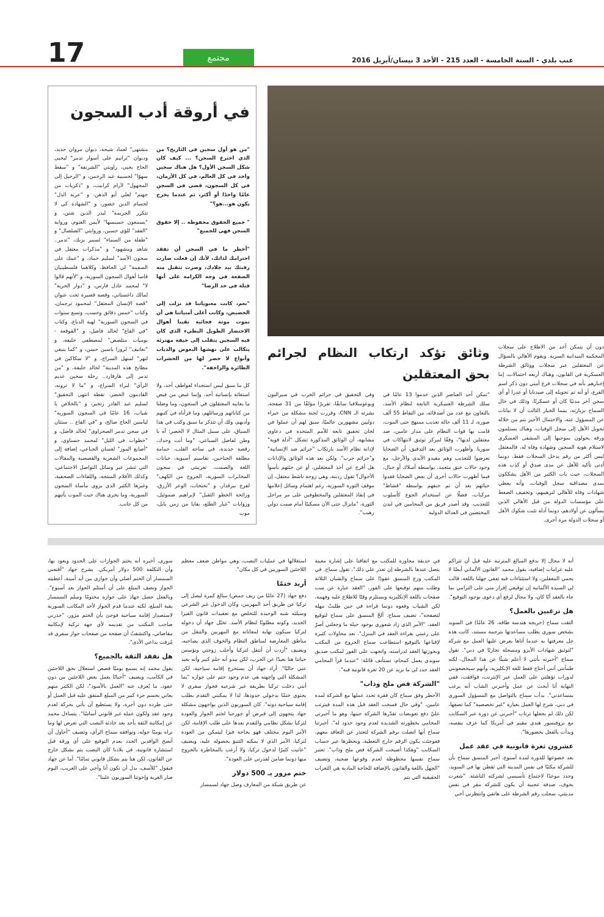17 مجتمع عنب بلدي - السنة الخامسة - العدد 215 - الأحد 3 نيسان/أبريل 2016
دون أن يتمكن أحد من الاطلاع على سجلات المحكمة الميدانية السرية. ويقوم الأهالي بالسؤال عن المعتقلين عبر سجلات ووثائق الشرطة العسكرية في القابون، وهناك أربعة احتمالات، إما إخبارهم بأنه في سجلات فرع أمني دون ذكر اسم الفرع، أو أنه تم تحويله إلى صيدنايا أو عدرا أو أي سجن آخر مدنيًا كان أو عسكريًا، وذلك في حال السماح بزيارته، بينما الخيار الثالث أن لا بيانات عن المسؤول عنه، والاحتمال الأخير يتم من خلاله تحويل الأهل إلى سجل الوفيات، وهناك يستلمون ورقة يحولون بموجبها إلى المشفى العسكري لاستلام هوية السجين وشهادة وفاة له، فالمعتقل ليس أكثر من رقم يدخل السجلات فقط، دونما أدنى تأكيد للأهل عن مدى صدق أو كذب هذه السجلات، حيث بات الكثير من الأهل يشككون بمدى مصداقية سجل الوفيات، وأنه يعطي شهادات وفاة للأهالي لترهيبهم، وتخفيف الضغط على مؤسسات الدولة من قبل الأهالي الذين يسألون عن أولادهم، دونما أدلة تثبت شكوك الأهل أو سجلات الدولة مرة أخرى.
وثائق تؤكد ارتكاب النظام لجرائم بحق المعتقلين
"تمكن أحد العناصر الذين خدموا 13 عامًا في سلك الشرطة العسكرية التابعة لنظام الأسد، بالتعاون مع عدد من أصدقائه، من التقاط 55 ألف صورة، لـ 11 ألف حالة تعذيب ممنهج حتى الموت، قامت بها قوات النظام على مدار عامين، ضد معتقلين لديها"، وفقًا لمركز توثيق لانتهاكات في سوريا. وأظهرت الوثائق بعد التدقيق، أن الضحايا تعرضوا للتعذيب وهم مقيدو الأيدي والأرجل، مع وجود حالات خنق متعمد، بواسطة أسلاك أو حبال، فيما أظهرت حالات أخرى أن بعض الضحايا فقدوا حياتهم بعد أن تم خنقهم بواسطة "قشاط" مركبات، فضلًا عن استخدام الجوع كأسلوب للتعذيب. وقد أصدر فريق من المحامين في لندن المختصين في العدالة الدولية
وفي التحقيق في جرائم الحرب في سيراليون ويوغوسلافيا سابقًا، تقريرًا مؤلفًا من 31 صفحة، نشرته الـ CNN، وقررت لجنة مشكلة من خبراء دوليين مشهورين عالميًا، سبق لهم أن عملوا في لجان تحقيق تابعة للأمم المتحدة في دعاوى مشابهة، أن الوثائق المذكورة تشكل "أدلة قوية" لإدانة نظام الأسد بارتكاب "جرائم ضد الإنسانية" و"جرائم حرب". ولكن بعد هذه الوثائق والإدانات هل أفرج عن أحد المعتقلين، أو عن جثثهم بأسوأ الأحوال؟ تقول ردينة، وهي زوجة ناشط معتقل، إن موقف الثورة السورية، رغم اهتمام وسائل إعلامها في إنقاذ المعتقلين والمخطوفين على مر مراحل الثورة، "مايزال حتى الآن مسكينًا أمام صمت دولي رهيب".
في أروقة أدب السجون
"من هو أول سجين في التاريخ؟ من الذي اخترع السجن؟ ... كيف كان شكل السجن الأول؟ هل هناك سجين واحد في كل العالم، في كل الأزمان، في كل السجون، قضى في السجن عامًا واحدًا أو أكثر، ثم عندما يخرج يكون هو...هو؟"
" جميع الحقوق محفوظة .. إلا حقوق السجن فهي للجميع"
"أخطر ما في السجن أن تفقد احترامك لذاتك، لأنك إن فعلت صارت رقبتك بيد جلادك، وصرت تتقبل منه الصفعة في وجه الكرامة على أنها قبلة في خد الرضا"
"نعم، كانت معنوياتنا قد نزلت إلى الحضيض، وكانت أغلى أمنياتنا هي أن نموت موتة فجائية تقينا أهوال الاحتضار الطويل البطيء الذي كان فيه السجين يتقلب إلى جيفة مهترئة يتكالب على نهشها البعوض والذباب وأنواع لا حصر لها من الحشرات الطائرة والزاحفة".
كل ما سبق ليس استجداء لعواطف أحد، ولا استغاثة بإنسانية أحد، وإنما غيض من فيض ما يعانيه المعتقلون في السجون، وما وصلنا من كتاباتهم ورسائلهم، وما قرأناه في كتبهم وأدبهم، ولك أن تتذكر ما سبق وكتب في هذا السياق، على سبيل المثال لا الحصر: آه يا وطن لفاضل السباعي، "وما أنت وحدك، رقصة جديدة، في ساحة القلب، حمامة مطلقة الجناحين، تقاسيم آسيوية، خيانات اللغة والصمت، تغريبتي في سجون المخابرات السورية، الخروج من الكهف" لفرج بيرقدار، و "نحنحات، الوعر الأزرق، ورائحة الخطو الثقيل" لإبراهيم صموئيل، وروايات "غبار الطلع، بقايا من زمن بابل، موت
مشتهى" لعماد شيحة، ديوان مروان حديد، وديوان "ترانيم على أسوار تدمر" ليحيى الحاج يحيى، راويتي "الشرنقة" و "سقط سهوًا" لحسيبة عبد الرحمن، و "الرحيل إلى المجهول" لآرام كرابيت، و "ذكريات من جهنم" لعلي أبو الدهن، و "عربة الذل" لحسام الدين خضور، و "الشهادة كي لا تتكرر الجريمة" لبدر الدين شنن، و "يسمعون حسيسها" لأيمن العتوم، ورواية "الفقد" للؤي حسين، وروايتي "الصلصال" و "طفلة من السماء" لسمر يزبك، "تدمر.. شاهد ومشهود" و "مذكرات معتقل في سجون الأسد" لسليم حماد، و "عينك على السفينة" لي الحافظ، وكلاهما فلسطينيان قاسا أهوال السجون السورية، و "لأنهم قالوا لا" لمحمد عادل فارس، و "دوار الحرية" لمالك داغستاني، وقصة قصيرة تحت عنوان "قصة الإنسان المعتقل" لمحمود ترجمان، وكتاب "خمس دقائق وحسب، وتسع سنوات في السجون السورية" لهبة الدباغ، وكتاب "في القاع" لخالد فاضل، و "القوقعة - يوميات متلصص" لمصطفى خليفة، و "نغاتيف" لروزا ياسين حسن، و "كما ينبغي لنهر" لمنهل السراج، و "لا سكاكين في مطابخ هذه المدينة" لخالد خليفة، و "من تدمر إلى هارفارد.. رحلة سجين عديم الرأي" لبراء السراج، و "ما لا ترونه، القادمون الخضر، نقطة انتهى التحقيق" لسليم عبد القادر زنجير، و "بالخلاص يا شباب، 16 عامًا في السجون السورية" لياسين الحاج صالح، و "في القاع .. سنتان في سجن تدمر الصحراوي" لخالد فاضل، و "خطوات في الليل" لمحمد حسناوي، و "أصابع الموز" لغسان الجباعي، إضافة إلى المجموعات الشعرية والقصصية والمقالات التي تنشر عبر وسائل التواصل الاجتماعي، وكذلك الأفلام المنتجة، واللقاءات الصحفية، وغيرها الكثير الذي يروي مأساة السجون السورية، وما يجري هناك حيث الموت يأتيهم من كل جانب.
أنه لا مجال إلا بدفع المبالغ المترتبة عليه قبل أن تتراكم عليه غرامات إضافية، يقول محمد "القانون الألماني أيضًا لا يحمي المغفلين، ولا استثناءات فيه تعفي جهلنا باللغة، قالت لي السيدة الألمانية إن توقيعي إقرار مني على التزامي بما جاء بالعقد أيًا كان، ولا مجال لرفع أي دعوى بوجود التوقيع".
هل ترغبين بالعمل؟
التقت سماح (خريجة هندسة طاقة، 26 عامًا) في السويد بشخص سوري يطلب مساعدتها بترجمة مستند، كانت هذه جل معرفتها به عندما أتاها يعرض عليها العمل مع شركة "لتوثيق شهادات الأيزو ومسجلة تجاريًا في دبي". تقول سماح "أخبرته بأنني لا أعلم شيئًا عن هذا المجال، لكنه طمأنني أنني أحتاج فقط للغة الإنكليزية، وأنهم سيخضعونني لدورات تؤهلني على العمل عبر الإنترنت، فوافقت، ففي النهاية أنا أبحث عن عمل وأخبرني الشاب أنه يرغب بمساعدتي". بدأت سماح بالتواصل مع المسؤول السوري في دبي، شرح لها العمل بعبارة "غير تخصصية" كما تصفها، لكن ذلك لم يجعلها ترتاب "أخبرني عن دورة عبر السكايب مع بروفيسور هندي مقيم في أمريكا كما عرف بنفسه، وبدأت بالفعل بحضورها".
عشرون ثغرة قانونية في عقد عمل
بعد خضوعها للدورة لمدة أسبوع، أخبر المنسق سماح بأن للشركة مكتبًا في نفس المدينة التي تقطن بها في السويد، وحدد موعدًا لاجتماع تأسيسي لشركته الناشئة. "شعرت بخوف، صدفة عجيبة أن يكون للشركة مقر في نفس مدينتي، سجلت رقم الشرطة على هاتفي وانتظرني أخي
في حديقة مجاورة للمكتب مع اتفاقنا على إشارة معينة يتصل عندها بالشرطة إن تعذر علي ذلك"، تقول سماح. في المكتب وزع المنسق عقودًا على سماح والشبان الثلاثة وطلب منهم توقيعها على الفور، "العقد عبارة عن ست صفحات باللغة الإنكليزية ويستلزم وقتًا للاطلاع عليه وفهمه، لكن الشباب وقعوه دونما قراءة في حين طلبتُ مهلة لتصفحه"، تضيف سماح. ألحّ المنسق على سماح لتوقيع العقد، "الأمر الذي زاد شعوري بوجود حيلة ما وجعلني أصرّ على رغبتي بقراءة العقد في المنزل". بعد محاولات كثيرة لإقناعها بالتوقيع استطاعت سماح الخروج من المكتب وبحوزتها العقد لدراسته، واتجهت على الفور لمكتب صديق سويدي يعمل كمحام، تستأنف قائلة: "عندما قرأ المحامي العقد حدد لي ما يزيد عن 20 ثغرة قانونية فيه".
"الشركة فص ملح وذاب"
الأخطر وفق سماح كان فقرة تحدد عملها مع الشركة لمدة عامين، "وفي حال فسخت العقد قبل هذه المدة فيترتب عليّ دفع تعويضات تقدّرها الشركة حينها، وهو ما أخبرني المحامي بخطورته الشديدة لعدم وجود حدود له". أخبرتنا سماح أنها اتصلت برقم الشركة لتعتذر عن التعاقد معهم، ففوجئت بكون الرقم خارج التغطية، وبحظرها عبر حساب السكايب "وهكذا أصبحت الشركة فص ملح وذاب". تعتبر سماح نفسها محظوظة لعدم وقوعها ضحية، وتضيف "الجهل باللغة والقانون بالإضافة للحاجة المادية هي الثغرات الحقيقية التي يتم
استغلالها في عمليات النصب، وهي مواطن ضعف معظم اللاجئين السوريين في كل مكان".
أريد ختمًا
دفع جهاد (27 عامًا من ريف حمص) مبالغ كبيرة ليصل إلى تركيا عن طريق أحد المهربين، وكان الدخول غير الشرعي وسيلته شبه الوحيدة للتخلص مع تعقيدات قانون الفيزا الجديد، وكونه مطلوبًا لنظام الأسد. تخيّل جهاد أن دخوله لتركيا سيكون نهاية لمعاناته مع المهربين والتنقل من مناطق المعارضة لمناطق النظام والخوف الذي يصاحبه، ويضيف "أردت أن أنتقل لتركيا وأجلب زوجتي ونؤسس حياتنا هنا بعيدًا عن الحرب، لكن يبدو أنه حلم كبير وأنه بعيد عني حاليًا". أراد جهاد أن يستخرج إقامة سياحية، لكن المشكلة التي واجهته هي عدم وجود ختم على جوازه "بما أنني دخلت تركيا بطريقة غير شرعية فجواز سفري لا يحتوي ختمًا بدخولي حدودها، لذا لا يمكنني التقدم بطلب إقامة سياحية دونه". كان السوريون الذين يواجهون مشكلة جهاد يتجهون إلى قبرص أو جورجيا لختم الجواز والعودة لتركيا بشكل نظامي والتقدم بعدها على طلب الإقامة، لكن الأمر اليوم مختلف فهو بحاجة فيزا ليتمكن من العودة لتركيا، الأمر الذي لا يمكنه التنبؤ بحصوله عليه، ويضيف "عانيت كثيرًا لدخول تركيا، ولا أرغب بالمخاطرة بالخروج منها دونما ضامن لقدرتي على العودة".
ختم مزور بـ 500 دولار
عن طريق شبكة من المعارف وصل جهاد لسمسار
سوري، أخبره أنه يختم الجوازات على الحدود ويعود بها، وأن التكلفة 500 دولار أمريكي. يشرح جهاد "أقنعني السمسار أن الختم أصلي وأن جوازي بين أيد أمينة، أعطيته الجواز ونصف المبلغ على أن أستلم الجواز بعد أسبوع". وبالفعل حصل جهاد على جوازه مختومًا وسلم السمسار بقية المبلغ، لكنه عندما قدم الجواز لأحد المكاتب السورية لاستصدار إقامة سياحية فوجئ بأن الختم مزور، "حذرني صاحب المكتب من تقديمه لأي جهة تركية لإمكانية مقاضاتي، واكتشفتُ أن صفحة من صفحات جواز سفري قد مُزقت بداعي الأذى".
هل نفقد الثقة بالجميع؟
يقول محمد إنه يسمع يوميًا قصص استغلال بحق اللاجئين في الكامب، ويضيف "أحيانًا يعمل بعض اللاجئين من دون عقود، ما يُعرف عنه "العمل بالأسود"، لكن الكثير منهم يعاني بحسم جزء كبير من المبلغ المتفق عليه قبل العمل أو حتى طرده دون أجرة، ولا يستطيع أن يأتي بحركة لعدم وجود عقد ولكون عمله غير قانوني أساسًا". يتساءل محمد عن إمكانية الثقة بأحد بعد حادثة النصب التي تعرض لها وما يراه يوميًا حوله، وتوافقه سماح الرأي، وتضيف "أحاول أن أنصح الوافدين الجدد بعدم التوقيع على أي ورقة قبل استشارة قانونية، في بلادنا كان النصب يتم بشكل خارج عن القانون، لكن هنا يتم بشكل قانوني تمامًا". أما عن جهاد فيقول "للأسف، بدل أن نكون أنا وأخي على الغريب، اليوم صار الغربة وإخوتنا السوريون علينا".